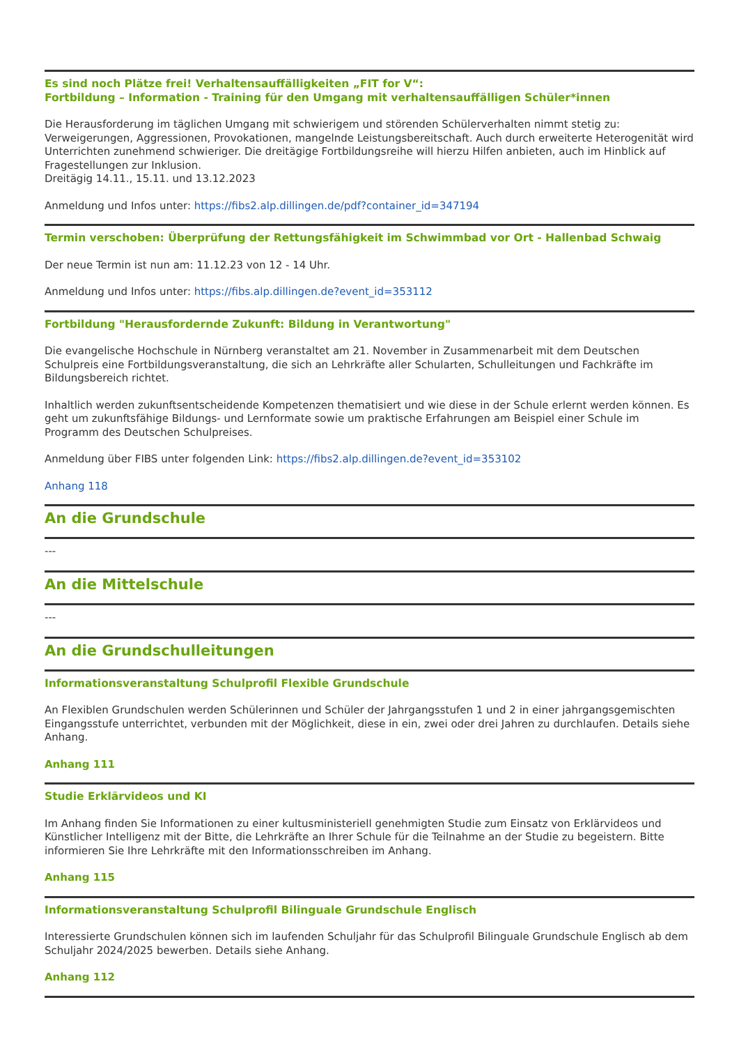Es sind noch Plätze frei! Verhaltensauffälligkeiten „FIT for V“:
Fortbildung – Information - Training für den Umgang mit verhaltensauffälligen Schüler*innen
Die Herausforderung im täglichen Umgang mit schwierigem und störenden Schülerverhalten nimmt stetig zu: Verweigerungen, Aggressionen, Provokationen, mangelnde Leistungsbereitschaft. Auch durch erweiterte Heterogenität wird Unterrichten zunehmend schwieriger. Die dreitägige Fortbildungsreihe will hierzu Hilfen anbieten, auch im Hinblick auf Fragestellungen zur Inklusion.
Dreitägig 14.11., 15.11. und 13.12.2023
Anmeldung und Infos unter: https://fibs2.alp.dillingen.de/pdf?container_id=347194
Termin verschoben: Überprüfung der Rettungsfähigkeit im Schwimmbad vor Ort - Hallenbad Schwaig
Der neue Termin ist nun am: 11.12.23 von 12 - 14 Uhr.
Anmeldung und Infos unter: https://fibs.alp.dillingen.de?event_id=353112
Fortbildung "Herausfordernde Zukunft: Bildung in Verantwortung"
Die evangelische Hochschule in Nürnberg veranstaltet am 21. November in Zusammenarbeit mit dem Deutschen Schulpreis eine Fortbildungsveranstaltung, die sich an Lehrkräfte aller Schularten, Schulleitungen und Fachkräfte im Bildungsbereich richtet.
Inhaltlich werden zukunftsentscheidende Kompetenzen thematisiert und wie diese in der Schule erlernt werden können. Es geht um zukunftsfähige Bildungs- und Lernformate sowie um praktische Erfahrungen am Beispiel einer Schule im Programm des Deutschen Schulpreises.
Anmeldung über FIBS unter folgenden Link: https://fibs2.alp.dillingen.de?event_id=353102
Anhang 118
An die Grundschule
---
An die Mittelschule
---
An die Grundschulleitungen
Informationsveranstaltung Schulprofil Flexible Grundschule
An Flexiblen Grundschulen werden Schülerinnen und Schüler der Jahrgangsstufen 1 und 2 in einer jahrgangsgemischten Eingangsstufe unterrichtet, verbunden mit der Möglichkeit, diese in ein, zwei oder drei Jahren zu durchlaufen. Details siehe Anhang.
Anhang 111
Studie Erklärvideos und KI
Im Anhang finden Sie Informationen zu einer kultusministeriell genehmigten Studie zum Einsatz von Erklärvideos und Künstlicher Intelligenz mit der Bitte, die Lehrkräfte an Ihrer Schule für die Teilnahme an der Studie zu begeistern. Bitte informieren Sie Ihre Lehrkräfte mit den Informationsschreiben im Anhang.
Anhang 115
Informationsveranstaltung Schulprofil Bilinguale Grundschule Englisch
Interessierte Grundschulen können sich im laufenden Schuljahr für das Schulprofil Bilinguale Grundschule Englisch ab dem Schuljahr 2024/2025 bewerben. Details siehe Anhang.
Anhang 112